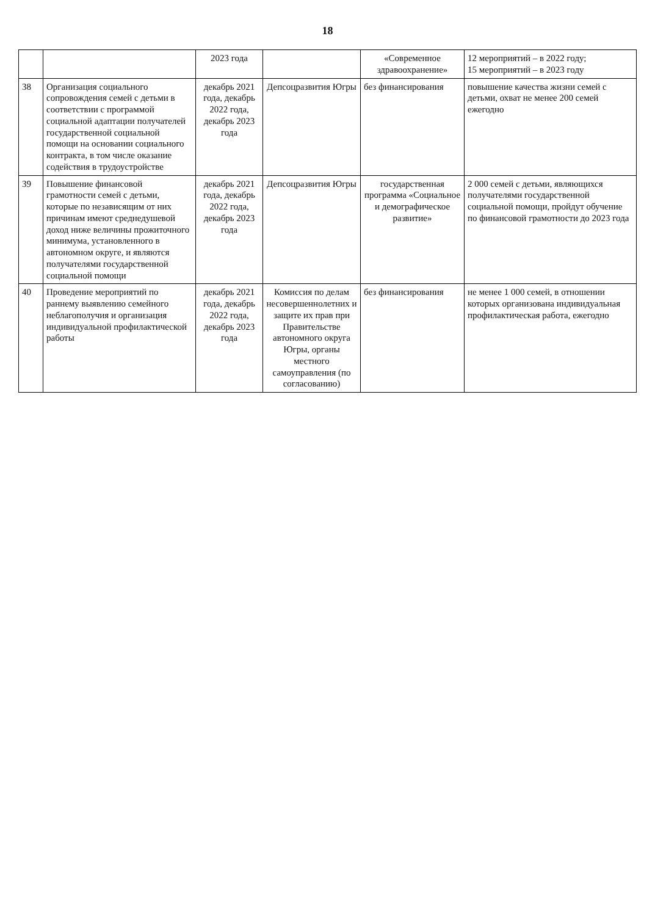18
| | | 2023 года | | «Современное здравоохранение» | 12 мероприятий – в 2022 году; 15 мероприятий – в 2023 году |
| 38 | Организация социального сопровождения семей с детьми в соответствии с программой социальной адаптации получателей государственной социальной помощи на основании социального контракта, в том числе оказание содействия в трудоустройстве | декабрь 2021 года, декабрь 2022 года, декабрь 2023 года | Депсоцразвития Югры | без финансирования | повышение качества жизни семей с детьми, охват не менее 200 семей ежегодно |
| 39 | Повышение финансовой грамотности семей с детьми, которые по независящим от них причинам имеют среднедушевой доход ниже величины прожиточного минимума, установленного в автономном округе, и являются получателями государственной социальной помощи | декабрь 2021 года, декабрь 2022 года, декабрь 2023 года | Депсоцразвития Югры | государственная программа «Социальное и демографическое развитие» | 2 000 семей с детьми, являющихся получателями государственной социальной помощи, пройдут обучение по финансовой грамотности до 2023 года |
| 40 | Проведение мероприятий по раннему выявлению семейного неблагополучия и организация индивидуальной профилактической работы | декабрь 2021 года, декабрь 2022 года, декабрь 2023 года | Комиссия по делам несовершеннолетних и защите их прав при Правительстве автономного округа Югры, органы местного самоуправления (по согласованию) | без финансирования | не менее 1 000 семей, в отношении которых организована индивидуальная профилактическая работа, ежегодно |